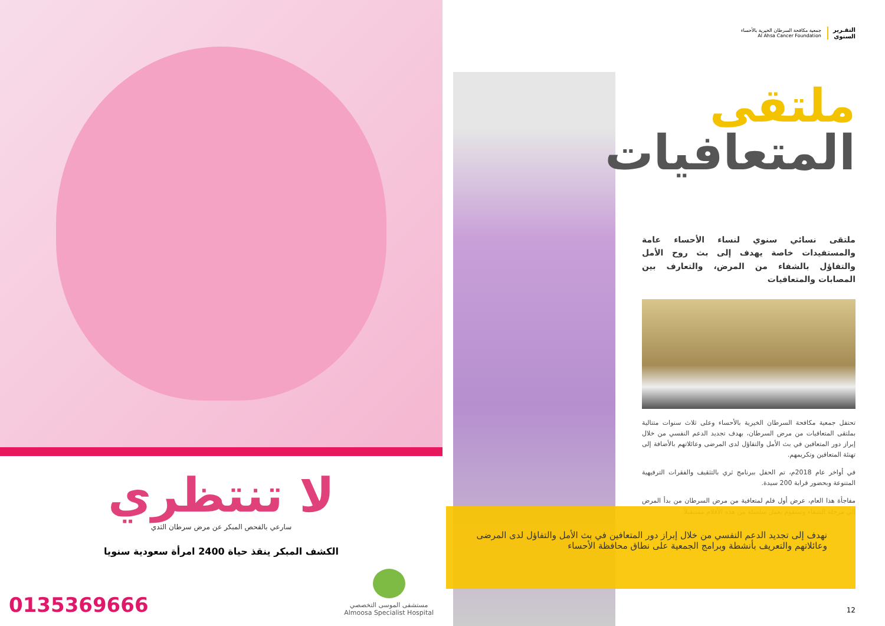لا تنتظري
سارعي بالفحص المبكر عن مرض سرطان الثدي
الكشف المبكر ينقذ حياة 2400 امرأة سعودية سنويا
0135369666
مستشفى الموسى التخصصي
Almoosa Specialist Hospital
التقـرير
السنوي
جمعية مكافحة السرطان الخيرية بالأحساء
Al Ahsa Cancer Foundation
ملتقى
المتعافيات
ملتقى نسائي سنوي لنساء الأحساء عامة والمستفيدات خاصة يهدف إلى بث روح الأمل والتفاؤل بالشفاء من المرض، والتعارف بين المصابات والمتعافيات
تحتفل جمعية مكافحة السرطان الخيرية بالأحساء وعلى ثلاث سنوات متتالية بملتقى المتعافيات من مرض السرطان، بهدف تجديد الدعم النفسي من خلال إبراز دور المتعافين في بث الأمل والتفاؤل لدى المرضى وعائلاتهم بالأضافة إلى تهنئة المتعافين وتكريمهم.
في أواخر عام 2018م، تم الحفل ببرنامج ثري بالتثقيف والفقرات الترفيهية المتنوعة وبحضور قرابة 200 سيدة.
مفاجأة هذا العام، عرض أول فلم لمتعافية من مرض السرطان من بدأ المرض إلى مرحلة الشفاء وسنقوم بعمل سلسلة من هذه الأفلام مستقبلاً.
نهدف إلى تجديد الدعم النفسي من خلال إبراز دور المتعافين في بث الأمل والتفاؤل لدى المرضى وعائلاتهم والتعريف بأنشطة وبرامج الجمعية على نطاق محافظة الأحساء
12